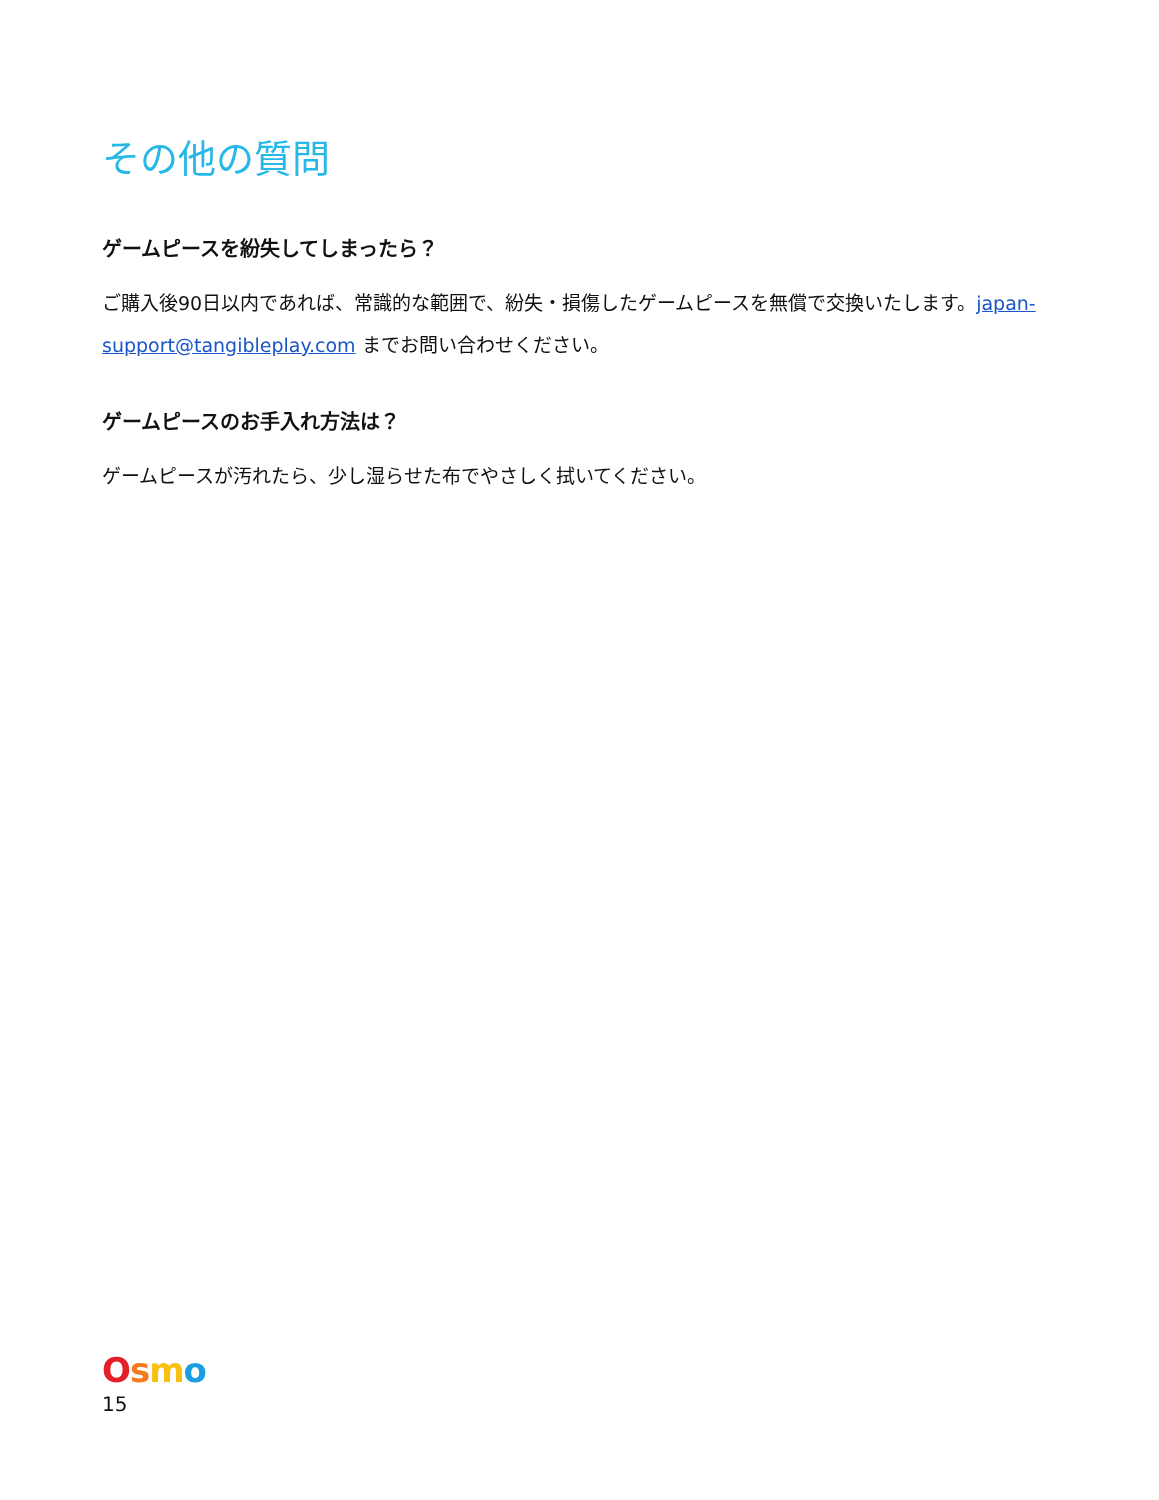その他の質問
ゲームピースを紛失してしまったら？
ご購入後90日以内であれば、常識的な範囲で、紛失・損傷したゲームピースを無償で交換いたします。japan-support@tangibleplay.com までお問い合わせください。
ゲームピースのお手入れ方法は？
ゲームピースが汚れたら、少し湿らせた布でやさしく拭いてください。
Osmo
15